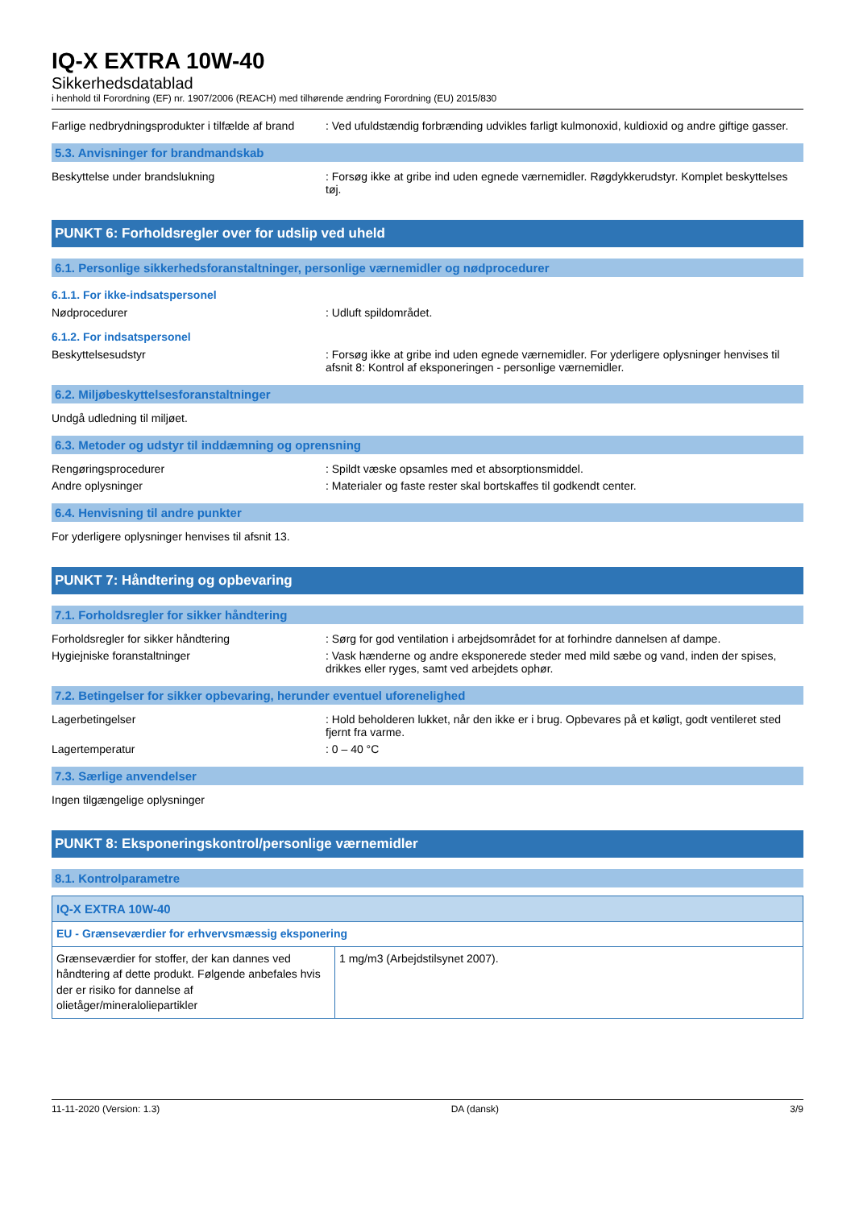IQ-X EXTRA 10W-40
Sikkerhedsdatablad
i henhold til Forordning (EF) nr. 1907/2006 (REACH) med tilhørende ændring Forordning (EU) 2015/830
Farlige nedbrydningsprodukter i tilfælde af brand
: Ved ufuldstændig forbrænding udvikles farligt kulmonoxid, kuldioxid og andre giftige gasser.
5.3. Anvisninger for brandmandskab
Beskyttelse under brandslukning : Forsøg ikke at gribe ind uden egnede værnemidler. Røgdykkerudstyr. Komplet beskyttelses tøj.
PUNKT 6: Forholdsregler over for udslip ved uheld
6.1. Personlige sikkerhedsforanstaltninger, personlige værnemidler og nødprocedurer
6.1.1. For ikke-indsatspersonel
Nødprocedurer : Udluft spildområdet.
6.1.2. For indsatspersonel
Beskyttelsesudstyr : Forsøg ikke at gribe ind uden egnede værnemidler. For yderligere oplysninger henvises til afsnit 8: Kontrol af eksponeringen - personlige værnemidler.
6.2. Miljøbeskyttelsesforanstaltninger
Undgå udledning til miljøet.
6.3. Metoder og udstyr til inddæmning og oprensning
Rengøringsprocedurer : Spildt væske opsamles med et absorptionsmiddel.
Andre oplysninger : Materialer og faste rester skal bortskaffes til godkendt center.
6.4. Henvisning til andre punkter
For yderligere oplysninger henvises til afsnit 13.
PUNKT 7: Håndtering og opbevaring
7.1. Forholdsregler for sikker håndtering
Forholdsregler for sikker håndtering : Sørg for god ventilation i arbejdsområdet for at forhindre dannelsen af dampe.
Hygiejniske foranstaltninger : Vask hænderne og andre eksponerede steder med mild sæbe og vand, inden der spises, drikkes eller ryges, samt ved arbejdets ophør.
7.2. Betingelser for sikker opbevaring, herunder eventuel uforenelighed
Lagerbetingelser : Hold beholderen lukket, når den ikke er i brug. Opbevares på et køligt, godt ventileret sted fjernt fra varme.
Lagertemperatur : 0 – 40 °C
7.3. Særlige anvendelser
Ingen tilgængelige oplysninger
PUNKT 8: Eksponeringskontrol/personlige værnemidler
8.1. Kontrolparametre
| IQ-X EXTRA 10W-40 | |
| EU - Grænseværdier for erhvervsmæssig eksponering | |
| Grænseværdier for stoffer, der kan dannes ved håndtering af dette produkt. Følgende anbefales hvis der er risiko for dannelse af olietåger/mineraloliepartikler | 1 mg/m3 (Arbejdstilsynet 2007). |
11-11-2020 (Version: 1.3) DA (dansk) 3/9